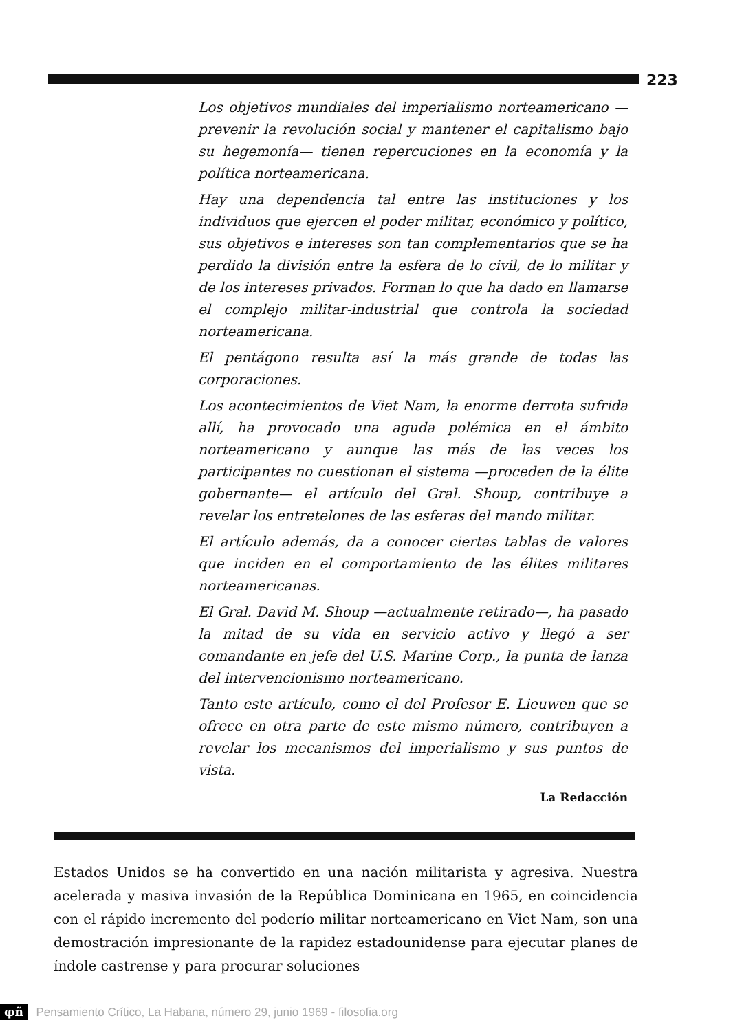223
Los objetivos mundiales del imperialismo norteamericano —prevenir la revolución social y mantener el capitalismo bajo su hegemonía— tienen repercuciones en la economía y la política norteamericana.
Hay una dependencia tal entre las instituciones y los individuos que ejercen el poder militar, económico y político, sus objetivos e intereses son tan complementarios que se ha perdido la división entre la esfera de lo civil, de lo militar y de los intereses privados. Forman lo que ha dado en llamarse el complejo militar-industrial que controla la sociedad norteamericana.
El pentágono resulta así la más grande de todas las corporaciones.
Los acontecimientos de Viet Nam, la enorme derrota sufrida allí, ha provocado una aguda polémica en el ámbito norteamericano y aunque las más de las veces los participantes no cuestionan el sistema —proceden de la élite gobernante— el artículo del Gral. Shoup, contribuye a revelar los entretelones de las esferas del mando militar.
El artículo además, da a conocer ciertas tablas de valores que inciden en el comportamiento de las élites militares norteamericanas.
El Gral. David M. Shoup —actualmente retirado—, ha pasado la mitad de su vida en servicio activo y llegó a ser comandante en jefe del U.S. Marine Corp., la punta de lanza del intervencionismo norteamericano.
Tanto este artículo, como el del Profesor E. Lieuwen que se ofrece en otra parte de este mismo número, contribuyen a revelar los mecanismos del imperialismo y sus puntos de vista.
La Redacción
Estados Unidos se ha convertido en una nación militarista y agresiva. Nuestra acelerada y masiva invasión de la República Dominicana en 1965, en coincidencia con el rápido incremento del poderío militar norteamericano en Viet Nam, son una demostración impresionante de la rapidez estadounidense para ejecutar planes de índole castrense y para procurar soluciones
φñ Pensamiento Crítico, La Habana, número 29, junio 1969 - filosofia.org